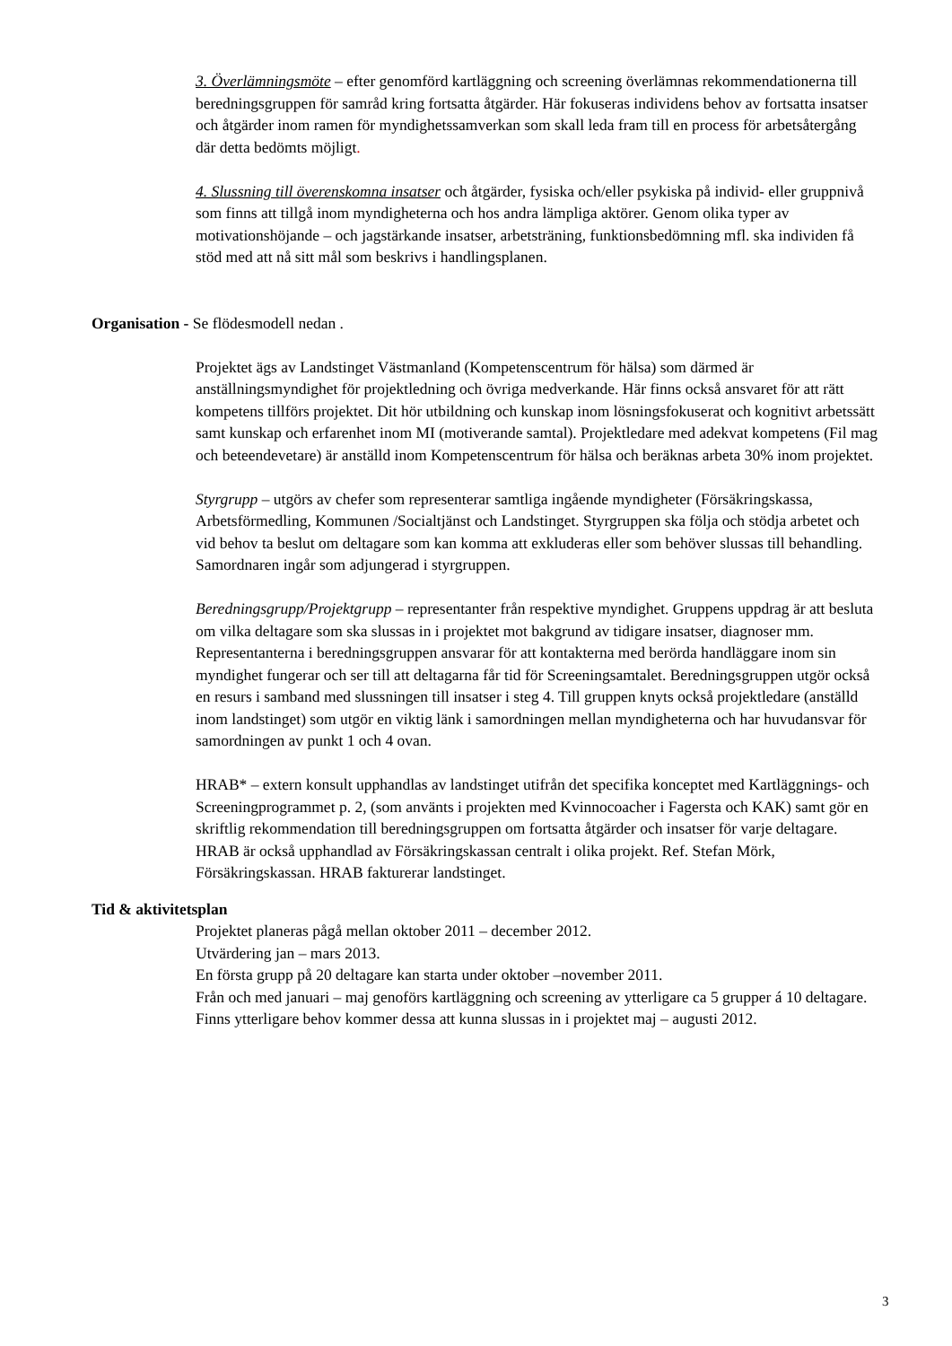3. Överlämningsmöte – efter genomförd kartläggning och screening överlämnas rekommendationerna till beredningsgruppen för samråd kring fortsatta åtgärder. Här fokuseras individens behov av fortsatta insatser och åtgärder inom ramen för myndighetssamverkan som skall leda fram till en process för arbetsåtergång där detta bedömts möjligt.
4. Slussning till överenskomna insatser och åtgärder, fysiska och/eller psykiska på individ- eller gruppnivå som finns att tillgå inom myndigheterna och hos andra lämpliga aktörer. Genom olika typer av motivationshöjande – och jagstärkande insatser, arbetsträning, funktionsbedömning mfl. ska individen få stöd med att nå sitt mål som beskrivs i handlingsplanen.
Organisation - Se flödesmodell nedan .
Projektet ägs av Landstinget Västmanland (Kompetenscentrum för hälsa) som därmed är anställningsmyndighet för projektledning och övriga medverkande. Här finns också ansvaret för att rätt kompetens tillförs projektet. Dit hör utbildning och kunskap inom lösningsfokuserat och kognitivt arbetssätt samt kunskap och erfarenhet inom MI (motiverande samtal). Projektledare med adekvat kompetens (Fil mag och beteendevetare) är anställd inom Kompetenscentrum för hälsa och beräknas arbeta 30% inom projektet.
Styrgrupp – utgörs av chefer som representerar samtliga ingående myndigheter (Försäkringskassa, Arbetsförmedling, Kommunen /Socialtjänst och Landstinget. Styrgruppen ska följa och stödja arbetet och vid behov ta beslut om deltagare som kan komma att exkluderas eller som behöver slussas till behandling. Samordnaren ingår som adjungerad i styrgruppen.
Beredningsgrupp/Projektgrupp – representanter från respektive myndighet. Gruppens uppdrag är att besluta om vilka deltagare som ska slussas in i projektet mot bakgrund av tidigare insatser, diagnoser mm.
Representanterna i beredningsgruppen ansvarar för att kontakterna med berörda handläggare inom sin myndighet fungerar och ser till att deltagarna får tid för Screeningsamtalet. Beredningsgruppen utgör också en resurs i samband med slussningen till insatser i steg 4. Till gruppen knyts också projektledare (anställd inom landstinget) som utgör en viktig länk i samordningen mellan myndigheterna och har huvudansvar för samordningen av punkt 1 och 4 ovan.
HRAB* – extern konsult upphandlas av landstinget utifrån det specifika konceptet med Kartläggnings- och Screeningprogrammet p. 2, (som använts i projekten med Kvinnocoacher i Fagersta och KAK) samt gör en skriftlig rekommendation till beredningsgruppen om fortsatta åtgärder och insatser för varje deltagare. HRAB är också upphandlad av Försäkringskassan centralt i olika projekt. Ref. Stefan Mörk, Försäkringskassan. HRAB fakturerar landstinget.
Tid & aktivitetsplan
Projektet planeras pågå mellan oktober 2011 – december 2012.
Utvärdering jan – mars 2013.
En första grupp på 20 deltagare kan starta under oktober –november 2011.
Från och med januari – maj genoförs kartläggning och screening av ytterligare ca 5 grupper á 10 deltagare. Finns ytterligare behov kommer dessa att kunna slussas in i projektet maj – augusti 2012.
3